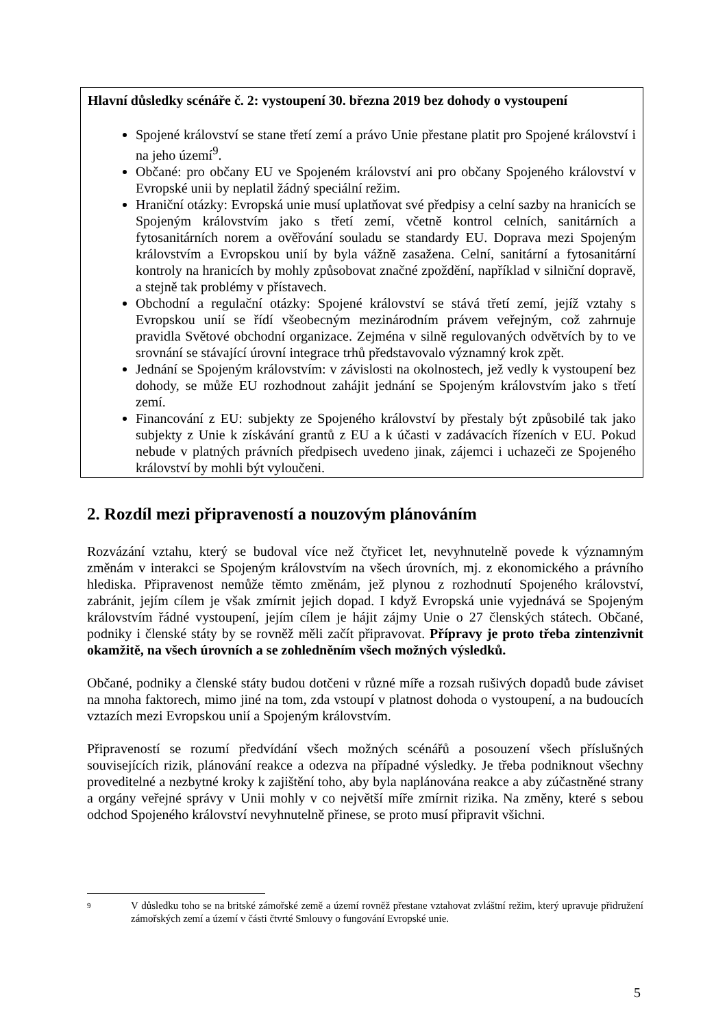Hlavní důsledky scénáře č. 2: vystoupení 30. března 2019 bez dohody o vystoupení
Spojené království se stane třetí zemí a právo Unie přestane platit pro Spojené království i na jeho území<sup>9</sup>.
Občané: pro občany EU ve Spojeném království ani pro občany Spojeného království v Evropské unii by neplatil žádný speciální režim.
Hraniční otázky: Evropská unie musí uplatňovat své předpisy a celní sazby na hranicích se Spojeným královstvím jako s třetí zemí, včetně kontrol celních, sanitárních a fytosanitárních norem a ověřování souladu se standardy EU. Doprava mezi Spojeným královstvím a Evropskou unií by byla vážně zasažena. Celní, sanitární a fytosanitární kontroly na hranicích by mohly způsobovat značné zpoždění, například v silniční dopravě, a stejně tak problémy v přístavech.
Obchodní a regulační otázky: Spojené království se stává třetí zemí, jejíž vztahy s Evropskou unií se řídí všeobecným mezinárodním právem veřejným, což zahrnuje pravidla Světové obchodní organizace. Zejména v silně regulovaných odvětvích by to ve srovnání se stávající úrovní integrace trhů představovalo významný krok zpět.
Jednání se Spojeným královstvím: v závislosti na okolnostech, jež vedly k vystoupení bez dohody, se může EU rozhodnout zahájit jednání se Spojeným královstvím jako s třetí zemí.
Financování z EU: subjekty ze Spojeného království by přestaly být způsobilé tak jako subjekty z Unie k získávání grantů z EU a k účasti v zadávacích řízeních v EU. Pokud nebude v platných právních předpisech uvedeno jinak, zájemci i uchazeči ze Spojeného království by mohli být vyloučeni.
2. Rozdíl mezi připraveností a nouzovým plánováním
Rozvázání vztahu, který se budoval více než čtyřicet let, nevyhnutelně povede k významným změnám v interakci se Spojeným královstvím na všech úrovních, mj. z ekonomického a právního hlediska. Připravenost nemůže těmto změnám, jež plynou z rozhodnutí Spojeného království, zabránit, jejím cílem je však zmírnit jejich dopad. I když Evropská unie vyjednává se Spojeným královstvím řádné vystoupení, jejím cílem je hájit zájmy Unie o 27 členských státech. Občané, podniky i členské státy by se rovněž měli začít připravovat. Přípravy je proto třeba zintenzivnit okamžitě, na všech úrovních a se zohledněním všech možných výsledků.
Občané, podniky a členské státy budou dotčeni v různé míře a rozsah rušivých dopadů bude záviset na mnoha faktorech, mimo jiné na tom, zda vstoupí v platnost dohoda o vystoupení, a na budoucích vztazích mezi Evropskou unií a Spojeným královstvím.
Připraveností se rozumí předvídání všech možných scénářů a posouzení všech příslušných souvisejících rizik, plánování reakce a odezva na případné výsledky. Je třeba podniknout všechny proveditelné a nezbytné kroky k zajištění toho, aby byla naplánována reakce a aby zúčastněné strany a orgány veřejné správy v Unii mohly v co největší míře zmírnit rizika. Na změny, které s sebou odchod Spojeného království nevyhnutelně přinese, se proto musí připravit všichni.
9
V důsledku toho se na britské zámořské země a území rovněž přestane vztahovat zvláštní režim, který upravuje přidružení zámořských zemí a území v části čtvrté Smlouvy o fungování Evropské unie.
5